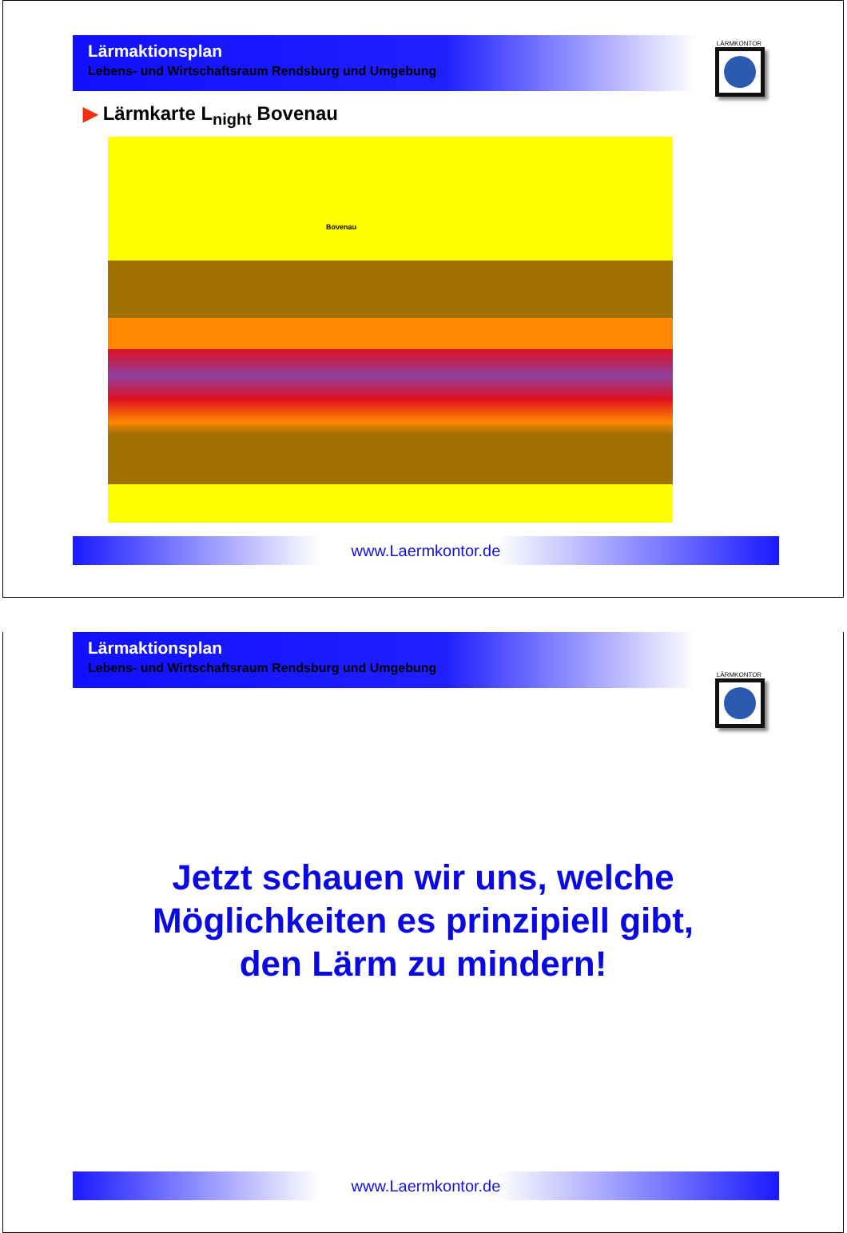Lärmaktionsplan
Lebens- und Wirtschaftsraum Rendsburg und Umgebung
LÄRMKONTOR
▶ Lärmkarte L<sub>night</sub> Bovenau
Bovenau
www.Laermkontor.de
Lärmaktionsplan
Lebens- und Wirtschaftsraum Rendsburg und Umgebung
LÄRMKONTOR
Jetzt schauen wir uns, welche
Möglichkeiten es prinzipiell gibt,
den Lärm zu mindern!
www.Laermkontor.de